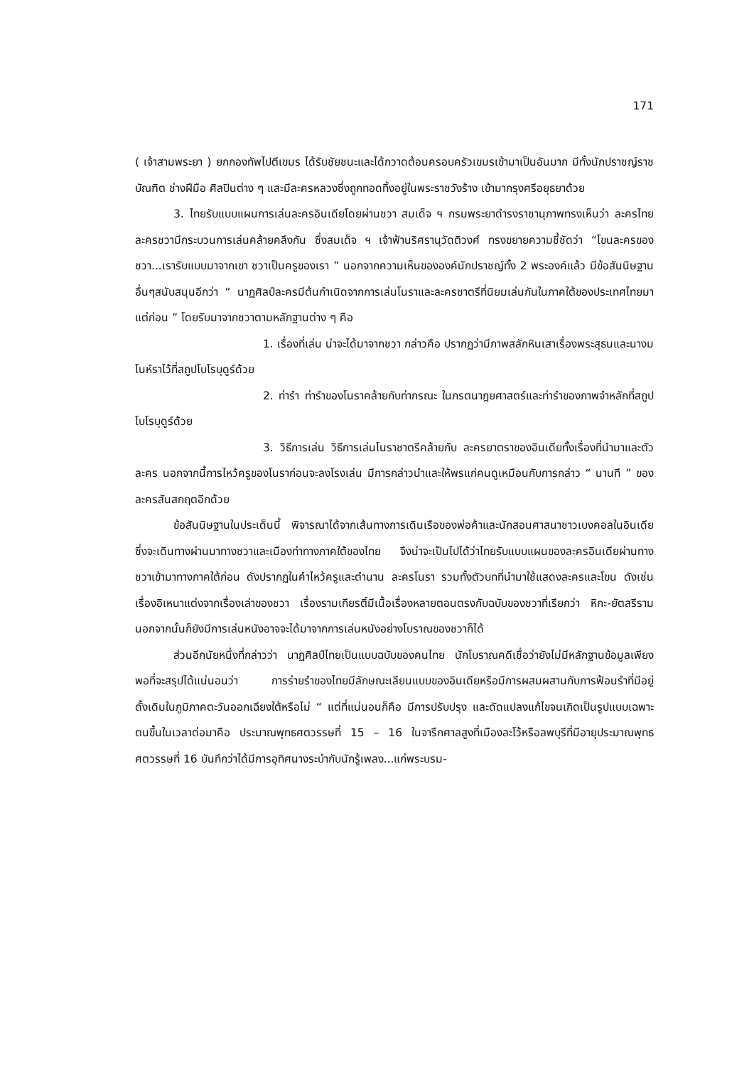171
( เจ้าสามพระยา ) ยกกองทัพไปตีเขมร ได้รับชัยชนะและได้กวาดต้อนครอบครัวเขมรเข้ามาเป็นอันมาก มีทั้งนักปราชญ์ราชบัณฑิต ช่างฝีมือ ศิลปินต่าง ๆ และมีละครหลวงซึ่งถูกทอดทิ้งอยู่ในพระราชวังร้าง เข้ามากรุงศรีอยุธยาด้วย
3. ไทยรับแบบแผนการเล่นละครอินเดียโดยผ่านชวา สมเด็จ ฯ กรมพระยาดำรงราชานุภาพทรงเห็นว่า ละครไทย ละครชวามีกระบวนการเล่นคล้ายคลึงกัน ซึ่งสมเด็จ ฯ เจ้าฟ้านริศรานุวัดติวงศ์ ทรงขยายความชี้ชัดว่า “โขนละครของชวา...เรารับแบบมาจากเขา ชวาเป็นครูของเรา ” นอกจากความเห็นขององค์นักปราชญ์ทั้ง 2 พระองค์แล้ว มีข้อสันนิษฐานอื่นๆสนับสนุนอีกว่า “ นาฏศิลป์ละครมีต้นกำเนิดจากการเล่นโนราและละครชาตรีที่นิยมเล่นกันในภาคใต้ของประเทศไทยมาแต่ก่อน ” โดยรับมาจากชวาตามหลักฐานต่าง ๆ คือ
1. เรื่องที่เล่น น่าจะได้มาจากชวา กล่าวคือ ปรากฏว่ามีภาพสลักหินเสาเรื่องพระสุธนและนางมโนห์ราไว้ที่สถูปโบโรบุดูร์ด้วย
2. ท่ารำ ท่ารำของโนราคล้ายกับท่ากรณะ ในภรตนาฎยศาสตร์และท่ารำของภาพจำหลักที่สถูปโบโรบุดูร์ด้วย
3. วิธีการเล่น วิธีการเล่นโนราชาตรีคล้ายกับ ละครยาตราของอินเดียทั้งเรื่องที่นำมาและตัวละคร นอกจากนี้การไหว้ครูของโนราก่อนจะลงโรงเล่น มีการกล่าวนำและให้พรแก่คนดูเหมือนกับการกล่าว “ นานที ” ของละครสันสกฤตอีกด้วย
ข้อสันนิษฐานในประเด็นนี้ พิจารณาได้จากเส้นทางการเดินเรือของพ่อค้าและนักสอนศาสนาชาวเบงคอลในอินเดีย ซึ่งจะเดินทางผ่านมาทางชวาและเมืองท่าทางภาคใต้ของไทย จึงน่าจะเป็นไปได้ว่าไทยรับแบบแผนของละครอินเดียผ่านทางชวาเข้ามาทางภาคใต้ก่อน ดังปรากฏในคำไหว้ครูและตำนาน ละครโนรา รวมทั้งตัวบทที่นำมาใช้แสดงละครและโขน ดังเช่นเรื่องอิเหนาแต่งจากเรื่องเล่าของชวา เรื่องรามเกียรติ์มีเนื้อเรื่องหลายตอนตรงกับฉบับของชวาที่เรียกว่า หิกะ-ยัตสรีราม นอกจากนั้นก็ยังมีการเล่นหนังอาจจะได้มาจากการเล่นหนังอย่างโบราณของชวาก็ได้
ส่วนอีกนัยหนึ่งที่กล่าวว่า นาฏศิลป์ไทยเป็นแบบฉบับของคนไทย นักโบราณคดีเชื่อว่ายังไม่มีหลักฐานข้อมูลเพียงพอที่จะสรุปได้แน่นอนว่า การร่ายรำของไทยมีลักษณะเลียนแบบของอินเดียหรือมีการผสมผสานกับการฟ้อนรำที่มีอยู่ดั้งเดิมในภูมิภาคตะวันออกเฉียงใต้หรือไม่ “ แต่ที่แน่นอนก็คือ มีการปรับปรุง และดัดแปลงแก้ไขจนเกิดเป็นรูปแบบเฉพาะตนขึ้นในเวลาต่อมาคือ ประมาณพุทธศตวรรษที่ 15 – 16 ในจารึกศาลสูงที่เมืองละโว้หรือลพบุรีที่มีอายุประมาณพุทธศตวรรษที่ 16 บันทึกว่าได้มีการอุทิศนางระบำกับนักรู้เพลง...แก่พระบรม-